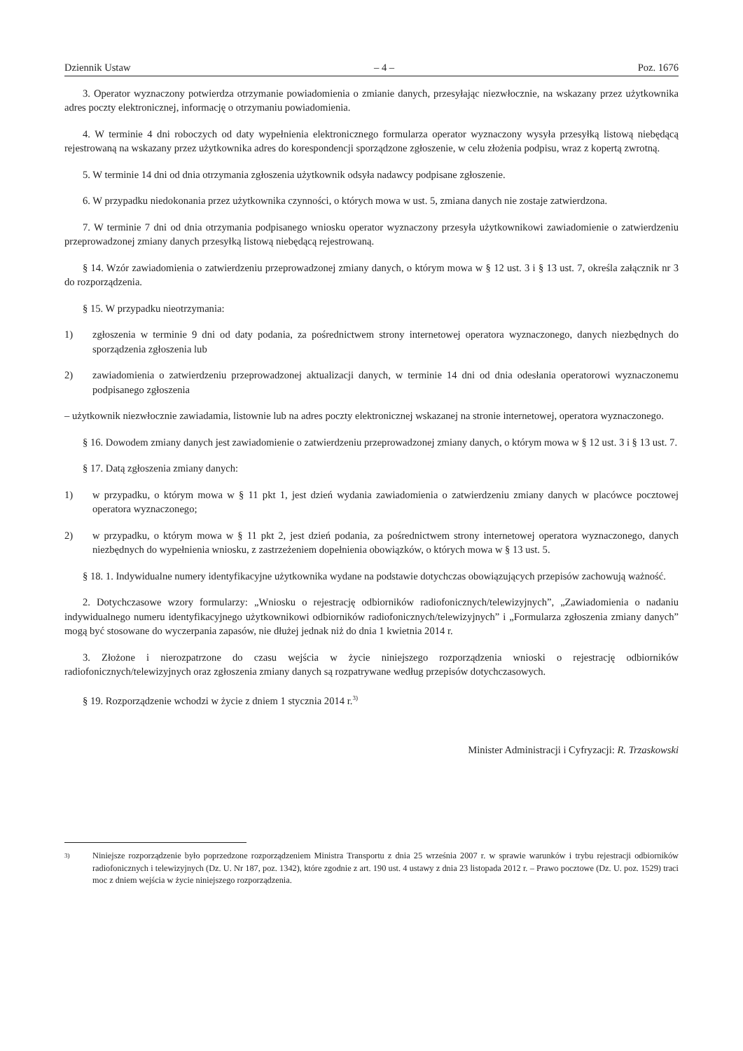Dziennik Ustaw – 4 – Poz. 1676
3. Operator wyznaczony potwierdza otrzymanie powiadomienia o zmianie danych, przesyłając niezwłocznie, na wskazany przez użytkownika adres poczty elektronicznej, informację o otrzymaniu powiadomienia.
4. W terminie 4 dni roboczych od daty wypełnienia elektronicznego formularza operator wyznaczony wysyła przesyłką listową niebędącą rejestrowaną na wskazany przez użytkownika adres do korespondencji sporządzone zgłoszenie, w celu złożenia podpisu, wraz z kopertą zwrotną.
5. W terminie 14 dni od dnia otrzymania zgłoszenia użytkownik odsyła nadawcy podpisane zgłoszenie.
6. W przypadku niedokonania przez użytkownika czynności, o których mowa w ust. 5, zmiana danych nie zostaje zatwierdzona.
7. W terminie 7 dni od dnia otrzymania podpisanego wniosku operator wyznaczony przesyła użytkownikowi zawiadomienie o zatwierdzeniu przeprowadzonej zmiany danych przesyłką listową niebędącą rejestrowaną.
§ 14. Wzór zawiadomienia o zatwierdzeniu przeprowadzonej zmiany danych, o którym mowa w § 12 ust. 3 i § 13 ust. 7, określa załącznik nr 3 do rozporządzenia.
§ 15. W przypadku nieotrzymania:
1) zgłoszenia w terminie 9 dni od daty podania, za pośrednictwem strony internetowej operatora wyznaczonego, danych niezbędnych do sporządzenia zgłoszenia lub
2) zawiadomienia o zatwierdzeniu przeprowadzonej aktualizacji danych, w terminie 14 dni od dnia odesłania operatorowi wyznaczonemu podpisanego zgłoszenia
– użytkownik niezwłocznie zawiadamia, listownie lub na adres poczty elektronicznej wskazanej na stronie internetowej, operatora wyznaczonego.
§ 16. Dowodem zmiany danych jest zawiadomienie o zatwierdzeniu przeprowadzonej zmiany danych, o którym mowa w § 12 ust. 3 i § 13 ust. 7.
§ 17. Datą zgłoszenia zmiany danych:
1) w przypadku, o którym mowa w § 11 pkt 1, jest dzień wydania zawiadomienia o zatwierdzeniu zmiany danych w placówce pocztowej operatora wyznaczonego;
2) w przypadku, o którym mowa w § 11 pkt 2, jest dzień podania, za pośrednictwem strony internetowej operatora wyznaczonego, danych niezbędnych do wypełnienia wniosku, z zastrzeżeniem dopełnienia obowiązków, o których mowa w § 13 ust. 5.
§ 18. 1. Indywidualne numery identyfikacyjne użytkownika wydane na podstawie dotychczas obowiązujących przepisów zachowują ważność.
2. Dotychczasowe wzory formularzy: „Wniosku o rejestrację odbiorników radiofonicznych/telewizyjnych”, „Zawiadomienia o nadaniu indywidualnego numeru identyfikacyjnego użytkownikowi odbiorników radiofonicznych/telewizyjnych” i „Formularza zgłoszenia zmiany danych” mogą być stosowane do wyczerpania zapasów, nie dłużej jednak niż do dnia 1 kwietnia 2014 r.
3. Złożone i nierozpatrzone do czasu wejścia w życie niniejszego rozporządzenia wnioski o rejestrację odbiorników radiofonicznych/telewizyjnych oraz zgłoszenia zmiany danych są rozpatrywane według przepisów dotychczasowych.
§ 19. Rozporządzenie wchodzi w życie z dniem 1 stycznia 2014 r.<sup>3)</sup>
Minister Administracji i Cyfryzacji: R. Trzaskowski
<sup>3)</sup> Niniejsze rozporządzenie było poprzedzone rozporządzeniem Ministra Transportu z dnia 25 września 2007 r. w sprawie warunków i trybu rejestracji odbiorników radiofonicznych i telewizyjnych (Dz. U. Nr 187, poz. 1342), które zgodnie z art. 190 ust. 4 ustawy z dnia 23 listopada 2012 r. – Prawo pocztowe (Dz. U. poz. 1529) traci moc z dniem wejścia w życie niniejszego rozporządzenia.